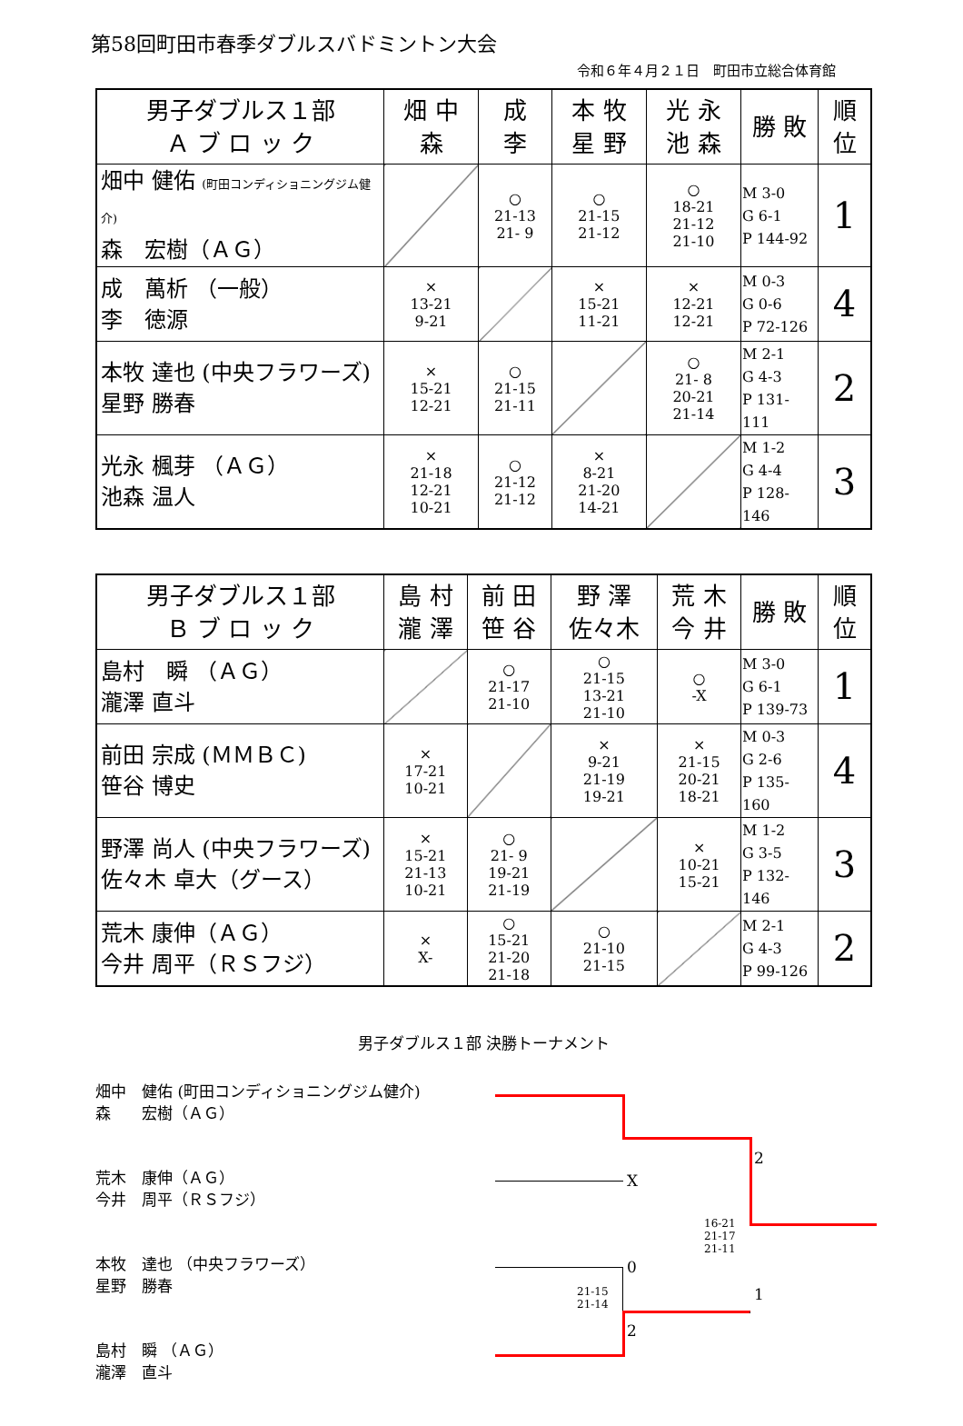第58回町田市春季ダブルスバドミントン大会
令和６年４月２１日　町田市立総合体育館
| 男子ダブルス１部 Ａ ブ ロ ッ ク | 畑 中 森 | 成 李 | 本 牧 星 野 | 光 永 池 森 | 勝 敗 | 順 位 |
| --- | --- | --- | --- | --- | --- | --- |
| 畑中 健佑 (町田コンディショニングジム健介) 森 宏樹（ＡＧ） | | ○ 21-13 21- 9 | ○ 21-15 21-12 | ○ 18-21 21-12 21-10 | M 3-0 G 6-1 P 144-92 | 1 |
| 成 萬析 （一般） 李 徳源 | × 13-21 9-21 | | × 15-21 11-21 | × 12-21 12-21 | M 0-3 G 0-6 P 72-126 | 4 |
| 本牧 達也 (中央フラワーズ) 星野 勝春 | × 15-21 12-21 | ○ 21-15 21-11 | | ○ 21- 8 20-21 21-14 | M 2-1 G 4-3 P 131-111 | 2 |
| 光永 楓芽 （ＡＧ） 池森 温人 | × 21-18 12-21 10-21 | ○ 21-12 21-12 | × 8-21 21-20 14-21 | | M 1-2 G 4-4 P 128-146 | 3 |
| 男子ダブルス１部 Ｂ ブ ロ ッ ク | 島 村 瀧 澤 | 前 田 笹 谷 | 野 澤 佐々木 | 荒 木 今 井 | 勝 敗 | 順 位 |
| --- | --- | --- | --- | --- | --- | --- |
| 島村 瞬 （ＡＧ） 瀧澤 直斗 | | ○ 21-17 21-10 | ○ 21-15 13-21 21-10 | ○ -X | M 3-0 G 6-1 P 139-73 | 1 |
| 前田 宗成 (ＭＭＢＣ) 笹谷 博史 | × 17-21 10-21 | | × 9-21 21-19 19-21 | × 21-15 20-21 18-21 | M 0-3 G 2-6 P 135-160 | 4 |
| 野澤 尚人 (中央フラワーズ) 佐々木 卓大（グース） | × 15-21 21-13 10-21 | ○ 21- 9 19-21 21-19 | | × 10-21 15-21 | M 1-2 G 3-5 P 132-146 | 3 |
| 荒木 康伸（ＡＧ） 今井 周平（ＲＳフジ） | × X- | ○ 15-21 21-20 21-18 | ○ 21-10 21-15 | | M 2-1 G 4-3 P 99-126 | 2 |
男子ダブルス１部 決勝トーナメント
畑中　健佑 (町田コンディショニングジム健介)
森　　宏樹（ＡＧ）
荒木　康伸（ＡＧ）
今井　周平（ＲＳフジ）
本牧　達也 （中央フラワーズ）
星野　勝春
島村　瞬 （ＡＧ）
瀧澤　直斗
X
2
16-21
21-17
21-11
0
1
21-15
21-14
2